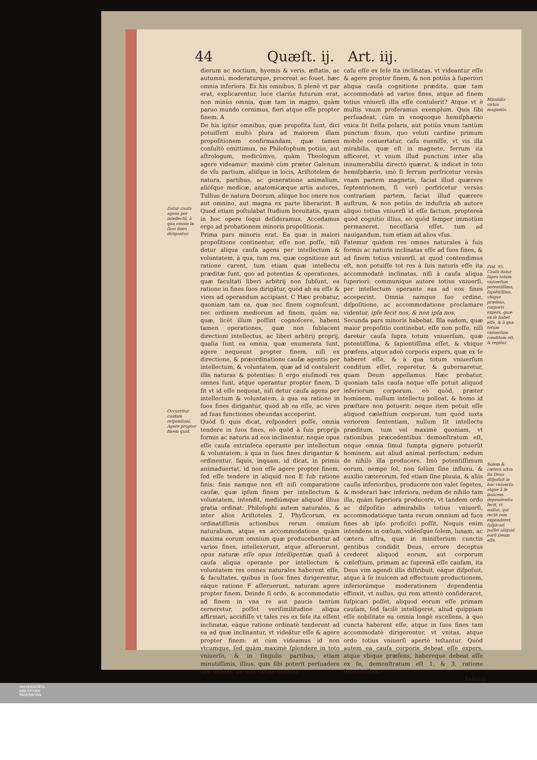44 Quæſt. ij. Art. iij.
Datur cauſa agens per intellectũ, à qua omnia in ſuos fines dirigantur.
Occurritur cuidam reſponſioni. Agere propter finem quid.
dierum ac noctium, hyemis & veris, æſtatis, ac autumni, moderaturque, procreat ac fouet, hæc omnia inferiora. Ex his omnibus, ſi plenè vt par erat, explicarentur, luce clariùs futurum erat, non minùs omnia, quæ tam in magno, quàm paruo mundo cernimus, fieri atque eſſe propter finem. A
De his igitur omnibus, quæ propoſita ſunt, dici potuiſſent multò plura ad maiorem illam propoſitionem confirmandam, quæ tamen conſultò omittimus, ne Philoſophum potiùs, aut aſtrologum, medicúmve, quàm Theologum agere videamur: maximè cùm præter Galenum de vſu partium, aliiſque in locis, Ariſtotelem de natura, partibus, ac generatione animalium, alióſque medicæ, anatomicæque artis autores, Tullius de natura Deorum, aliique hoc onere nos aut omnino, aut magna ex parte liberarint. B Quod etiam poſtulabat ſtudium breuitatis, quam in hoc opere ſequi deſideramus. Accedamus ergo ad probationem minoris propoſitionis.
Prima pars minoris erat. Ea quæ in maiori propoſitione continentur, eſſe non poſſe, niſi detur aliqua cauſa agens per intellectum & voluntatem, à qua, tum res, quæ cognitione aut ratione carent, tum etiam quæ intellectu præditæ ſunt, quo ad potentias & operationes, quæ facultati liberi arbitrij non ſubſunt, ea ratione in fines ſuos dirigãtur, quòd ab ea eſſe & vires ad operandum accipiant. C Hæc probatur, quoniam tam ea, quæ nec finem cognoſcunt, nec ordinem mediorum ad finem, quàm ea, quæ, licèt illum poſſint cognoſcere, habent tamen operationes, quæ non ſubiacent directioni intellectus, ac liberi arbitrij proprij, qualia ſunt ea omnia, quæ enumerata ſunt, agere nequeunt propter finem, niſi ex directione, & præordinatione cauſæ agentis per intellectum, & voluntatem, quæ ad id contulerit illis naturas & potentias: ſi ergo eiuſmodi res omnes ſunt, atque operantur propter finem, D fit vt id eſſe nequeat, niſi detur cauſa agens per intellectum & voluntatem, à qua ea ratione in ſuos fines dirigantur, quòd ab ea eſſe, ac vires ad ſuas functiones obeundas acceperint.
Quòd ſi quis dicat, reſponderi poſſe, omnia tendere in ſuos fines, eò quòd à ſuis proprijs formis ac naturis ad eos inclinentur, neque opus eſſe cauſa extrinſeca operante per intellectum & voluntatem, à qua in ſuos fines dirigantur & ordinentur, ſiquis, inquam, id dicat, in primis animaduertat, id non eſſe agere propter finem, ſed eſſe tendere in aliquid non E ſub ratione finis: finis namque non eſt niſi comparatione cauſæ, quæ ipſum finem per intellectum & voluntatem, intendit, mediúmque aliquod illius gratia ordinat: Philoſophi autem naturales, & inter alios Ariſtoteles 2. Phyſicorum, ex ordinatiſſimis actionibus rerum omnium naturalium, atque ex accommodatione quàm maxima eorum omnium quæ producebantur ad varios fines, intellexerunt, atque aſſeruerunt, opus naturæ eſſe opus intelligentiæ, quaſi à cauſa aliqua operante per intellectum & voluntatem res omnes naturales haberent eſſe, & facultates, quibus in ſuos fines dirigerentur, eáque ratione F aſſeruerunt, naturam agere propter finem. Deinde ſi ordo, & accommodatio ad finem in vna re aut paucis tantùm cerneretur, poſſet veriſimilitudine aliqua affirmari, accidiſſe vt tales res ex ſeſe ita eſſent inclinatæ, eáque ratione ordinatè tenderent ad ea ad quæ inclinantur, vt videãtur eſſe & agere propter finem: at cùm videamus id non vtcumque, ſed quàm maximè ſplendere in toto vniuerſo, & in ſingulis partibus, etiam minutiſſimis, illius, quis ſibi poterit perſuadere tam multas, ac tam varias naturas
caſu eſſe ex ſeſe ita inclinatas, vt videantur eſſe & agere propter finem, & non potiùs à ſuperiori aliqua cauſa cognitione prædita, quæ tam accommodatè ad varios fines, atque ad finem totius vniuerſi illis eſſe contulerit? Atque vt è multis vnum proferamus exemplum. Quis ſibi perſuadeat, cùm in vnoquoque hemiſphærio vnica ſit ſtella polaris, aut potiùs vnum tantùm punctum fixum, quo veluti cardine primum mobile conuertatur, caſu eueniſſe, vt vis illa mirabilis, quæ eſt in magnete, ferrum ita afficeret, vt vnum illud punctum inter alia innumerabilia directò quærat, & indicet in toto hemiſphærio, imò ſi ferrum perfricetur versùs vnam partem magnetis, faciat illud quærere ſeptentrionem, ſi verò perfricetur versùs contrariam partem, faciat illud quærere auſtrum, & non potiùs de induſtria ab autore aliquo totius vniuerſi id eſſe factum, proptereà quòd cognitio illius, eò quòd ſemper immotùm permaneret, neceſſaria eſſet, tum ad nauigandum, tum etiam ad alios vſus.
Fatemur quidem res omnes naturales à ſuis formis ac naturis inclinatas eſſe ad ſuos fines, & ad finem totius vniuerſi, at quod contendimus eſt, non potuiſſe tot res à ſuis naturis eſſe ita accommodatè inclinatas, niſi à cauſa aliqua ſuperiori: communíque autore totius vniuerſi, per intellectum operante eas ad eos fines acceperint. Omnia namque ſuo ordine, diſpoſitione, ac accommodatione proclamare videntur, ipſe fecit nos, & non ipſa nos.
Secunda pars minoris habebat. Illa eadem, quæ maior propoſitio continebat, eſſe non poſſe, niſi daretur cauſa ſupra totum vniuerſum, quæ potentiſſima, & ſapientiſſima eſſet, & vbique præſens, atque adeò corporis expers, quæ ex ſe haberet eſſe, & à qua totum vniuerſum conditum eſſet, regeretur, & gubernaretur, quam Deum appellamus. Hæc probatur, quoniam talis cauſa neque eſſe potuit aliquod inferiorum corporum, eò quòd, præter hominem, nullum intellectu polleat, & homo id præſtare non potuerit: neque item potuit eſſe aliquod cæleſtium corporum, tum quòd iuxta veriorem ſententiam, nullum ſit intellectu præditum, tum vel maximè quoniam, vt rationibus præcedentibus demonſtratum eſt, neque omnia ſimul ſumpta gignere potuerũt hominem, aut aliud animal perfectum, nedum de nihilo illa producere. Imò potentiſſimum eorum, nempe ſol, non ſolùm ſine influxu, & auxilio cæterorum, ſed etiam ſine pluuia, & aliis cauſis inferioribus, producere non valet ſegetes, & moderari hæc inferiora, nedum de nihilo tam illa, quàm ſuperiora producere, vt tandem ordo ac diſpoſitio admirabilis totius vniuerſi, accommodatióque tanta rerum omnium ad ſuos fines ab ipſo proficiſci poſſit. Nequis enim intendens in cœlum, vidénſque ſolem, lunam, ac cætera aſtra, quæ in miniſterium cunctis gentibus condidit Deus, errore deceptus crederet aliquod eorum, aut corporum cœleſtium, primam ac ſupremã eſſe cauſam, ita Deus vim agendi illis diſtribuit, eáque diſpoſuit, atque à ſe inuicem ad effectuum productionem, inferiorúmque moderationem dependentia effinxit, vt nullus, qui rem attentè conſideraret, ſuſpicari poſſet, aliquod eorum eſſe primam cauſam, ſed facilè intelligeret, aliud quippiam eſſe nobilitate ea omnia longè excellens, à quo cuncta haberent eſſe, atque in ſuos fines tam accommodatè dirigerentur, vt vnitas, atque ordo totius vniuerſi apertè teſtantur. Quòd autem ea cauſa corporis debeat eſſe expers, atque vbique præſens, habereque debeat eſſe ex ſe, demonſtratum eſt 1. & 3. ratione ſuperioribus.
Mirabilis virtus magnetis.
Pſal. 95.
Cauſa datur ſupra totum vniuerſum potentiſſima, ſapiẽtiſſima, vbique præſens, corporis expers, quæ ex ſe habet eſſe, & à qua totum vniuerſum conditum eſt, & regitur.
Solem & cætera aſtra ita Deus diſpoſuit in hoc vniuerſo, atque à ſe inuicem dependentia fecit, vt nullus, qui rectè rem expenderet, ſuſpicari poſſet aliquid eorũ Deum eſſe.
Fabrica
UNIVERSITÄTS-
BIBLIOTHEK
PADERBORN